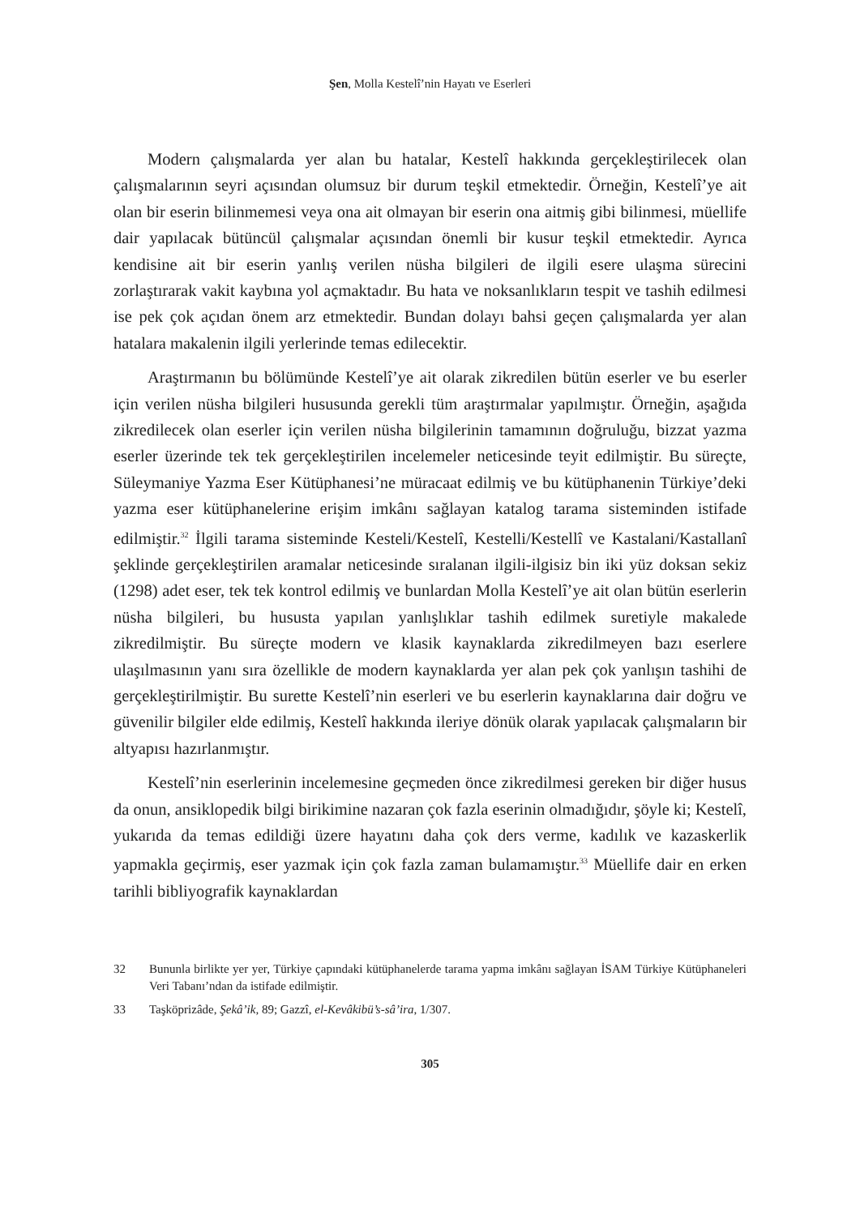Şen, Molla Kestelî’nin Hayatı ve Eserleri
Modern çalışmalarda yer alan bu hatalar, Kestelî hakkında gerçekleştiri­lecek olan çalışmalarının seyri açısından olumsuz bir durum teşkil etmektedir. Örneğin, Kestelî’ye ait olan bir eserin bilinmemesi veya ona ait olmayan bir eserin ona aitmiş gibi bilinmesi, müellife dair yapılacak bütüncül çalışmalar açı­sından önemli bir kusur teşkil etmektedir. Ayrıca kendisine ait bir eserin yanlış verilen nüsha bilgileri de ilgili esere ulaşma sürecini zorlaştırarak vakit kaybına yol açmaktadır. Bu hata ve noksanlıkların tespit ve tashih edilmesi ise pek çok açıdan önem arz etmektedir. Bundan dolayı bahsi geçen çalışmalarda yer alan hatalara makalenin ilgili yerlerinde temas edilecektir.
Araştırmanın bu bölümünde Kestelî’ye ait olarak zikredilen bütün eserler ve bu eserler için verilen nüsha bilgileri hususunda gerekli tüm araştırmalar yapılmıştır. Örneğin, aşağıda zikredilecek olan eserler için verilen nüsha bilgi­lerinin tamamının doğruluğu, bizzat yazma eserler üzerinde tek tek gerçekleş­tirilen incelemeler neticesinde teyit edilmiştir. Bu süreçte, Süleymaniye Yazma Eser Kütüphanesi’ne müracaat edilmiş ve bu kütüphanenin Türkiye’deki yazma eser kütüphanelerine erişim imkânı sağlayan katalog tarama sisteminden is­tifade edilmiştir.<sup>32</sup> İlgili tarama sisteminde Kesteli/Kestelî, Kestelli/Kestellî ve Kastalani/Kastallanî şeklinde gerçekleştirilen aramalar neticesinde sıralanan il­gili-ilgisiz bin iki yüz doksan sekiz (1298) adet eser, tek tek kontrol edilmiş ve bunlardan Molla Kestelî’ye ait olan bütün eserlerin nüsha bilgileri, bu hususta yapılan yanlışlıklar tashih edilmek suretiyle makalede zikredilmiştir. Bu süreçte modern ve klasik kaynaklarda zikredilmeyen bazı eserlere ulaşılmasının yanı sıra özellikle de modern kaynaklarda yer alan pek çok yanlışın tashihi de gerçekleş­tirilmiştir. Bu surette Kestelî’nin eserleri ve bu eserlerin kaynaklarına dair doğru ve güvenilir bilgiler elde edilmiş, Kestelî hakkında ileriye dönük olarak yapılacak çalışmaların bir altyapısı hazırlanmıştır.
Kestelî’nin eserlerinin incelemesine geçmeden önce zikredilmesi gereken bir diğer husus da onun, ansiklopedik bilgi birikimine nazaran çok fazla eserinin olmadığıdır, şöyle ki; Kestelî, yukarıda da temas edildiği üzere hayatını daha çok ders verme, kadılık ve kazaskerlik yapmakla geçirmiş, eser yazmak için çok fazla zaman bulamamıştır.<sup>33</sup> Müellife dair en erken tarihli bibliyografik kaynaklardan
32 Bununla birlikte yer yer, Türkiye çapındaki kütüphanelerde tarama yapma imkânı sağlayan İSAM Türkiye Kütüphaneleri Veri Tabanı’ndan da istifade edilmiştir.
33 Taşköprizâde, Şekâ’ik, 89; Gazzî, el-Kevâkibü’s-sâ’ira, 1/307.
305